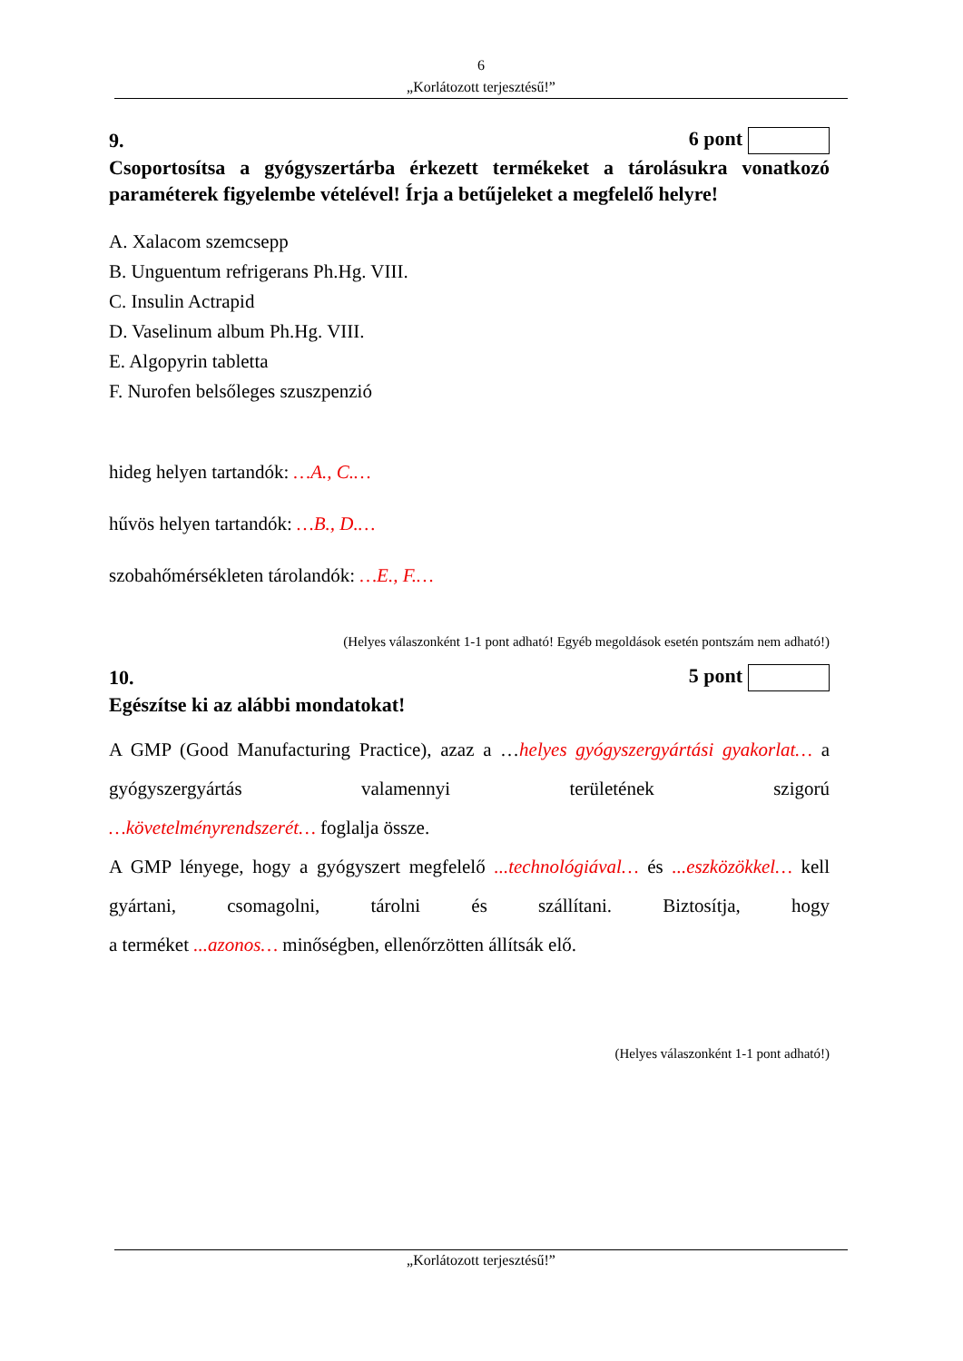6
„Korlátozott terjesztésű!”
9. 6 pont
Csoportosítsa a gyógyszertárba érkezett termékeket a tárolásukra vonatkozó paraméterek figyelembe vételével! Írja a betűjeleket a megfelelő helyre!
A. Xalacom szemcsepp
B. Unguentum refrigerans Ph.Hg. VIII.
C. Insulin Actrapid
D. Vaselinum album Ph.Hg. VIII.
E. Algopyrin tabletta
F. Nurofen belsőleges szuszpenzió
hideg helyen tartandók: …A., C.…
hűvös helyen tartandók: …B., D.…
szobahőmérsékleten tárolandók: …E., F.…
(Helyes válaszonként 1-1 pont adható! Egyéb megoldások esetén pontszám nem adható!)
10. 5 pont
Egészítse ki az alábbi mondatokat!
A GMP (Good Manufacturing Practice), azaz a …helyes gyógyszergyártási gyakorlat… a gyógyszergyártás valamennyi területének szigorú
…követelményrendszerét… foglalja össze.
A GMP lényege, hogy a gyógyszert megfelelő ...technológiával… és ...eszközökkel… kell gyártani, csomagolni, tárolni és szállítani. Biztosítja, hogy
a terméket ...azonos… minőségben, ellenőrzötten állítsák elő.
(Helyes válaszonként 1-1 pont adható!)
„Korlátozott terjesztésű!”